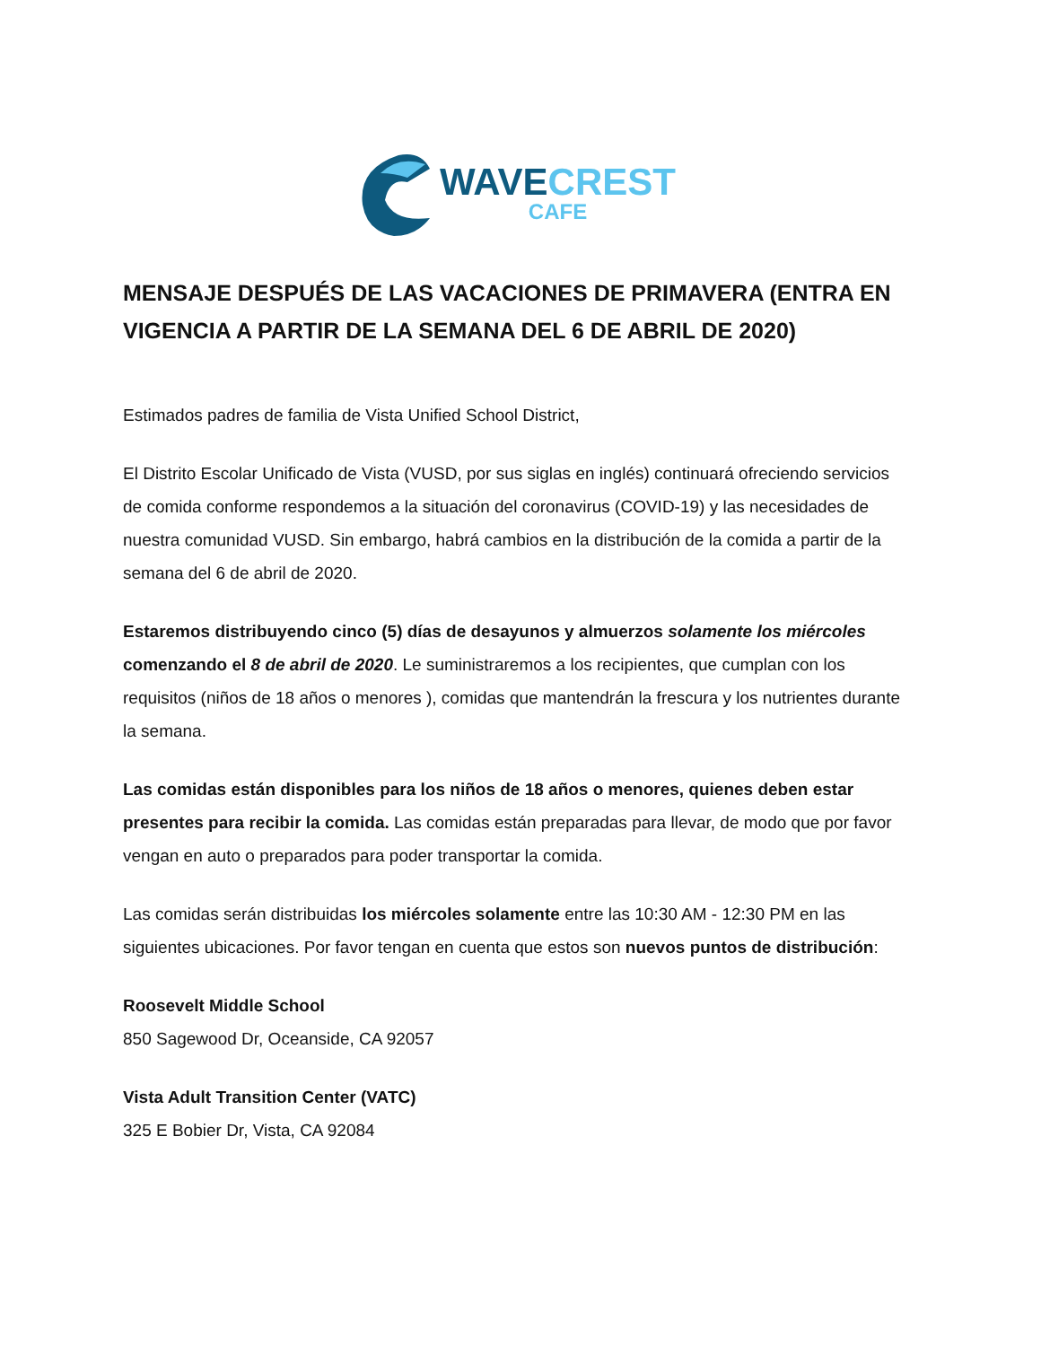WAVE CREST
CAFE
MENSAJE DESPUÉS DE LAS VACACIONES DE PRIMAVERA (ENTRA EN VIGENCIA A PARTIR DE LA SEMANA DEL 6 DE ABRIL DE 2020)
Estimados padres de familia de Vista Unified School District,
El Distrito Escolar Unificado de Vista (VUSD, por sus siglas en inglés) continuará ofreciendo servicios de comida conforme respondemos a la situación del coronavirus (COVID-19) y las necesidades de nuestra comunidad VUSD. Sin embargo, habrá cambios en la distribución de la comida a partir de la semana del 6 de abril de 2020.
Estaremos distribuyendo cinco (5) días de desayunos y almuerzos solamente los miércoles comenzando el 8 de abril de 2020. Le suministraremos a los recipientes, que cumplan con los requisitos (niños de 18 años o menores ), comidas que mantendrán la frescura y los nutrientes durante la semana.
Las comidas están disponibles para los niños de 18 años o menores, quienes deben estar presentes para recibir la comida. Las comidas están preparadas para llevar, de modo que por favor vengan en auto o preparados para poder transportar la comida.
Las comidas serán distribuidas los miércoles solamente entre las 10:30 AM - 12:30 PM en las siguientes ubicaciones. Por favor tengan en cuenta que estos son nuevos puntos de distribución:
Roosevelt Middle School
850 Sagewood Dr, Oceanside, CA 92057
Vista Adult Transition Center (VATC)
325 E Bobier Dr, Vista, CA 92084